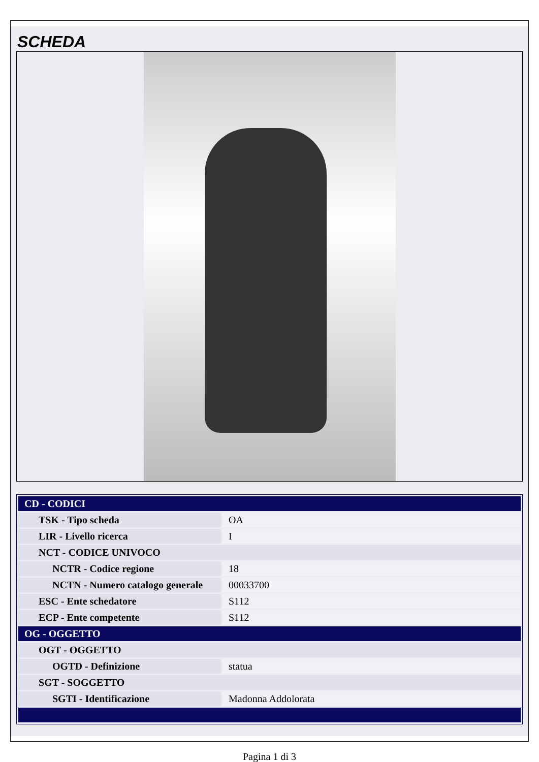SCHEDA
| CD - CODICI | |
| TSK - Tipo scheda | OA |
| LIR - Livello ricerca | I |
| NCT - CODICE UNIVOCO | |
| NCTR - Codice regione | 18 |
| NCTN - Numero catalogo generale | 00033700 |
| ESC - Ente schedatore | S112 |
| ECP - Ente competente | S112 |
| OG - OGGETTO | |
| OGT - OGGETTO | |
| OGTD - Definizione | statua |
| SGT - SOGGETTO | |
| SGTI - Identificazione | Madonna Addolorata |
Pagina 1 di 3